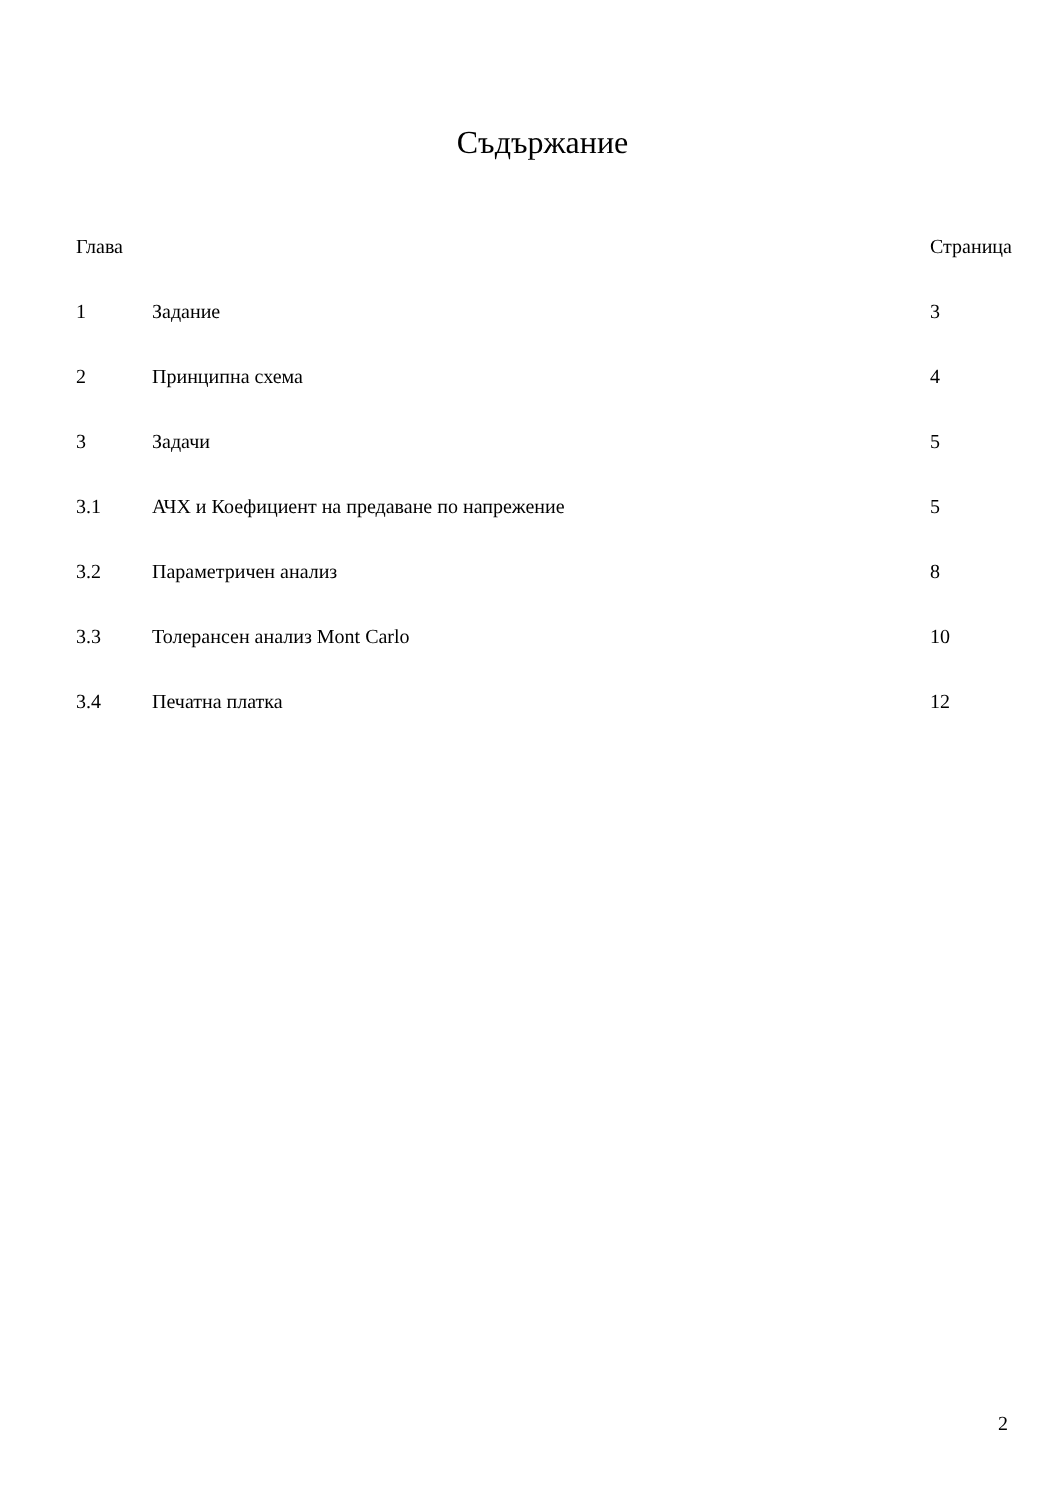Съдържание
| Глава | | Страница |
| 1 | Задание | 3 |
| 2 | Принципна схема | 4 |
| 3 | Задачи | 5 |
| 3.1 | АЧХ и Коефициент на предаване по напрежение | 5 |
| 3.2 | Параметричен анализ | 8 |
| 3.3 | Толерансен анализ Mont Carlo | 10 |
| 3.4 | Печатна платка | 12 |
2